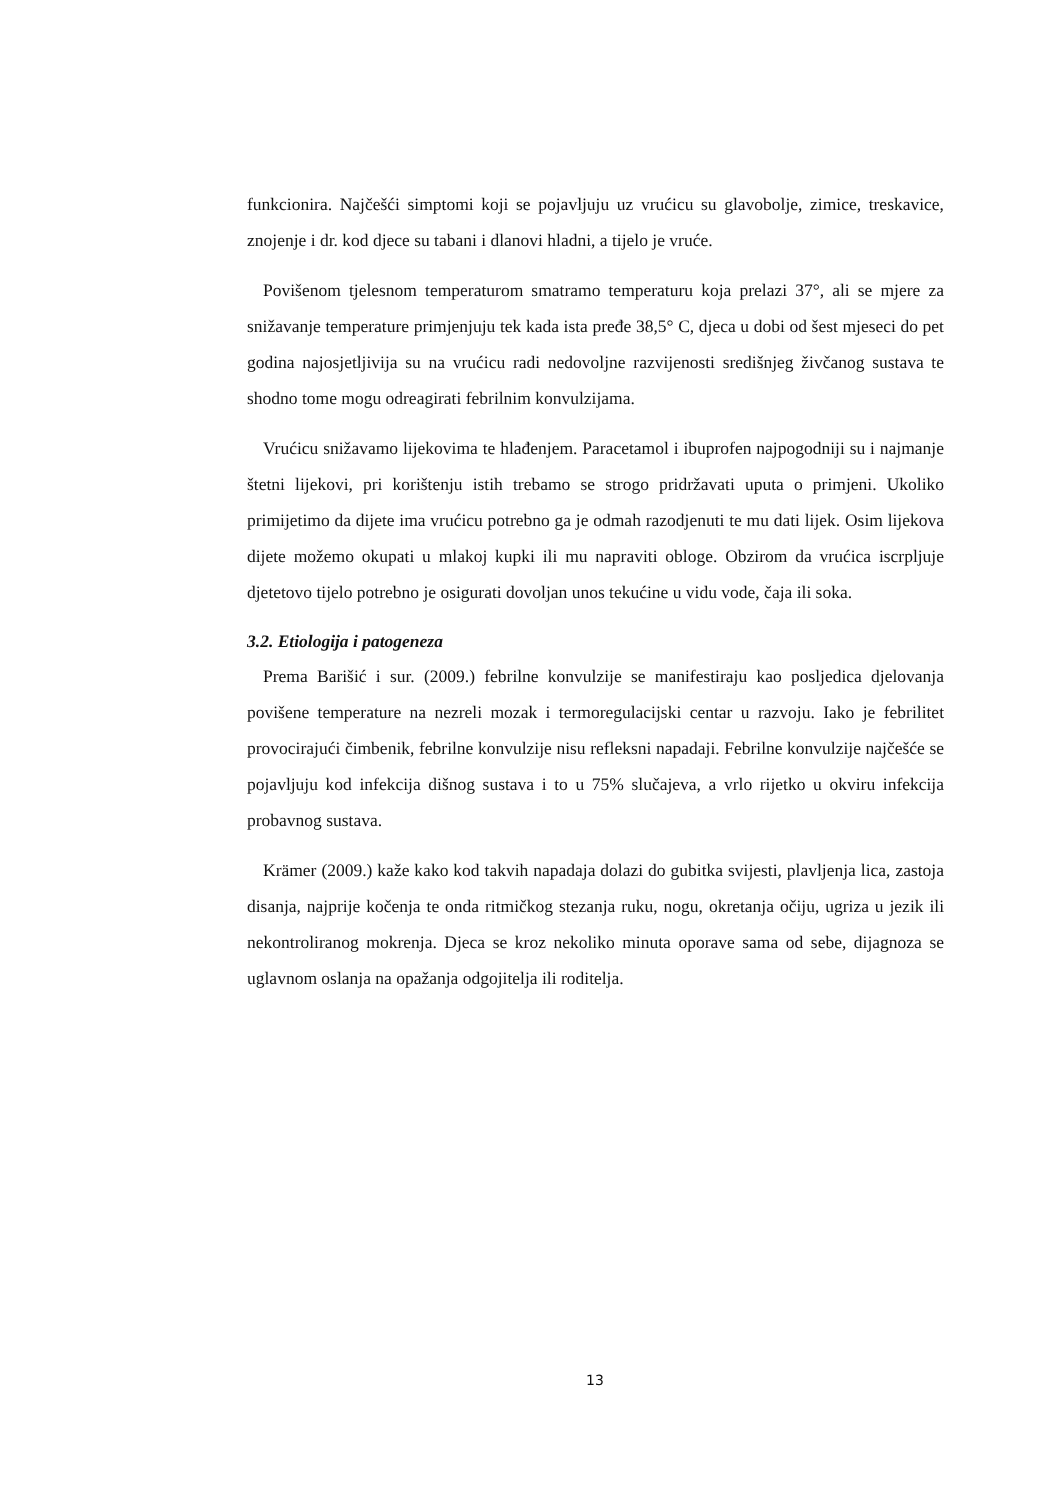funkcionira. Najčešći simptomi koji se pojavljuju uz vrućicu su glavobolje, zimice, treskavice, znojenje i dr. kod djece su tabani i dlanovi hladni, a tijelo je vruće.
Povišenom tjelesnom temperaturom smatramo temperaturu koja prelazi 37°, ali se mjere za snižavanje temperature primjenjuju tek kada ista pređe 38,5° C, djeca u dobi od šest mjeseci do pet godina najosjetljivija su na vrućicu radi nedovoljne razvijenosti središnjeg živčanog sustava te shodno tome mogu odreagirati febrilnim konvulzijama.
Vrućicu snižavamo lijekovima te hlađenjem. Paracetamol i ibuprofen najpogodniji su i najmanje štetni lijekovi, pri korištenju istih trebamo se strogo pridržavati uputa o primjeni. Ukoliko primijetimo da dijete ima vrućicu potrebno ga je odmah razodjenuti te mu dati lijek. Osim lijekova dijete možemo okupati u mlakoj kupki ili mu napraviti obloge. Obzirom da vrućica iscrpljuje djetetovo tijelo potrebno je osigurati dovoljan unos tekućine u vidu vode, čaja ili soka.
3.2. Etiologija i patogeneza
Prema Barišić i sur. (2009.) febrilne konvulzije se manifestiraju kao posljedica djelovanja povišene temperature na nezreli mozak i termoregulacijski centar u razvoju. Iako je febrilitet provocirajući čimbenik, febrilne konvulzije nisu refleksni napadaji. Febrilne konvulzije najčešće se pojavljuju kod infekcija dišnog sustava i to u 75% slučajeva, a vrlo rijetko u okviru infekcija probavnog sustava.
Krämer (2009.) kaže kako kod takvih napadaja dolazi do gubitka svijesti, plavljenja lica, zastoja disanja, najprije kočenja te onda ritmičkog stezanja ruku, nogu, okretanja očiju, ugriza u jezik ili nekontroliranog mokrenja. Djeca se kroz nekoliko minuta oporave sama od sebe, dijagnoza se uglavnom oslanja na opažanja odgojitelja ili roditelja.
13